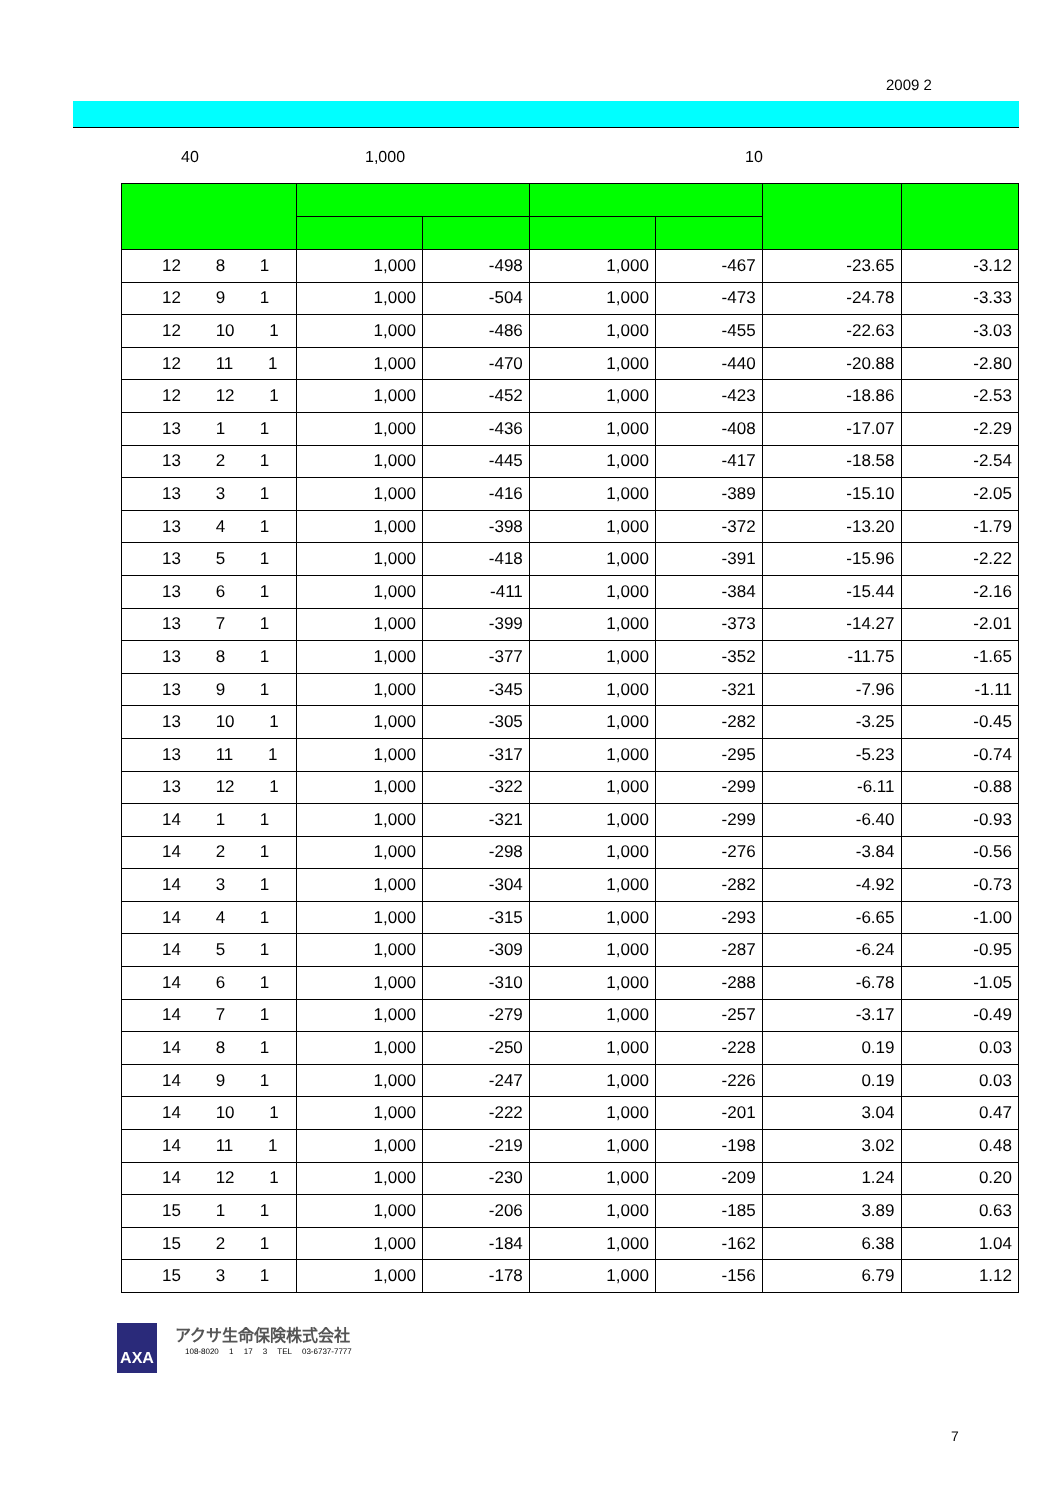2009 2
40 1,000 10
| 12 8 1 | 1,000 | -498 | 1,000 | -467 | -23.65 | -3.12 |
| 12 9 1 | 1,000 | -504 | 1,000 | -473 | -24.78 | -3.33 |
| 12 10 1 | 1,000 | -486 | 1,000 | -455 | -22.63 | -3.03 |
| 12 11 1 | 1,000 | -470 | 1,000 | -440 | -20.88 | -2.80 |
| 12 12 1 | 1,000 | -452 | 1,000 | -423 | -18.86 | -2.53 |
| 13 1 1 | 1,000 | -436 | 1,000 | -408 | -17.07 | -2.29 |
| 13 2 1 | 1,000 | -445 | 1,000 | -417 | -18.58 | -2.54 |
| 13 3 1 | 1,000 | -416 | 1,000 | -389 | -15.10 | -2.05 |
| 13 4 1 | 1,000 | -398 | 1,000 | -372 | -13.20 | -1.79 |
| 13 5 1 | 1,000 | -418 | 1,000 | -391 | -15.96 | -2.22 |
| 13 6 1 | 1,000 | -411 | 1,000 | -384 | -15.44 | -2.16 |
| 13 7 1 | 1,000 | -399 | 1,000 | -373 | -14.27 | -2.01 |
| 13 8 1 | 1,000 | -377 | 1,000 | -352 | -11.75 | -1.65 |
| 13 9 1 | 1,000 | -345 | 1,000 | -321 | -7.96 | -1.11 |
| 13 10 1 | 1,000 | -305 | 1,000 | -282 | -3.25 | -0.45 |
| 13 11 1 | 1,000 | -317 | 1,000 | -295 | -5.23 | -0.74 |
| 13 12 1 | 1,000 | -322 | 1,000 | -299 | -6.11 | -0.88 |
| 14 1 1 | 1,000 | -321 | 1,000 | -299 | -6.40 | -0.93 |
| 14 2 1 | 1,000 | -298 | 1,000 | -276 | -3.84 | -0.56 |
| 14 3 1 | 1,000 | -304 | 1,000 | -282 | -4.92 | -0.73 |
| 14 4 1 | 1,000 | -315 | 1,000 | -293 | -6.65 | -1.00 |
| 14 5 1 | 1,000 | -309 | 1,000 | -287 | -6.24 | -0.95 |
| 14 6 1 | 1,000 | -310 | 1,000 | -288 | -6.78 | -1.05 |
| 14 7 1 | 1,000 | -279 | 1,000 | -257 | -3.17 | -0.49 |
| 14 8 1 | 1,000 | -250 | 1,000 | -228 | 0.19 | 0.03 |
| 14 9 1 | 1,000 | -247 | 1,000 | -226 | 0.19 | 0.03 |
| 14 10 1 | 1,000 | -222 | 1,000 | -201 | 3.04 | 0.47 |
| 14 11 1 | 1,000 | -219 | 1,000 | -198 | 3.02 | 0.48 |
| 14 12 1 | 1,000 | -230 | 1,000 | -209 | 1.24 | 0.20 |
| 15 1 1 | 1,000 | -206 | 1,000 | -185 | 3.89 | 0.63 |
| 15 2 1 | 1,000 | -184 | 1,000 | -162 | 6.38 | 1.04 |
| 15 3 1 | 1,000 | -178 | 1,000 | -156 | 6.79 | 1.12 |
AXA アクサ生命保険株式会社
108-8020 1 17 3 TEL 03-6737-7777
7